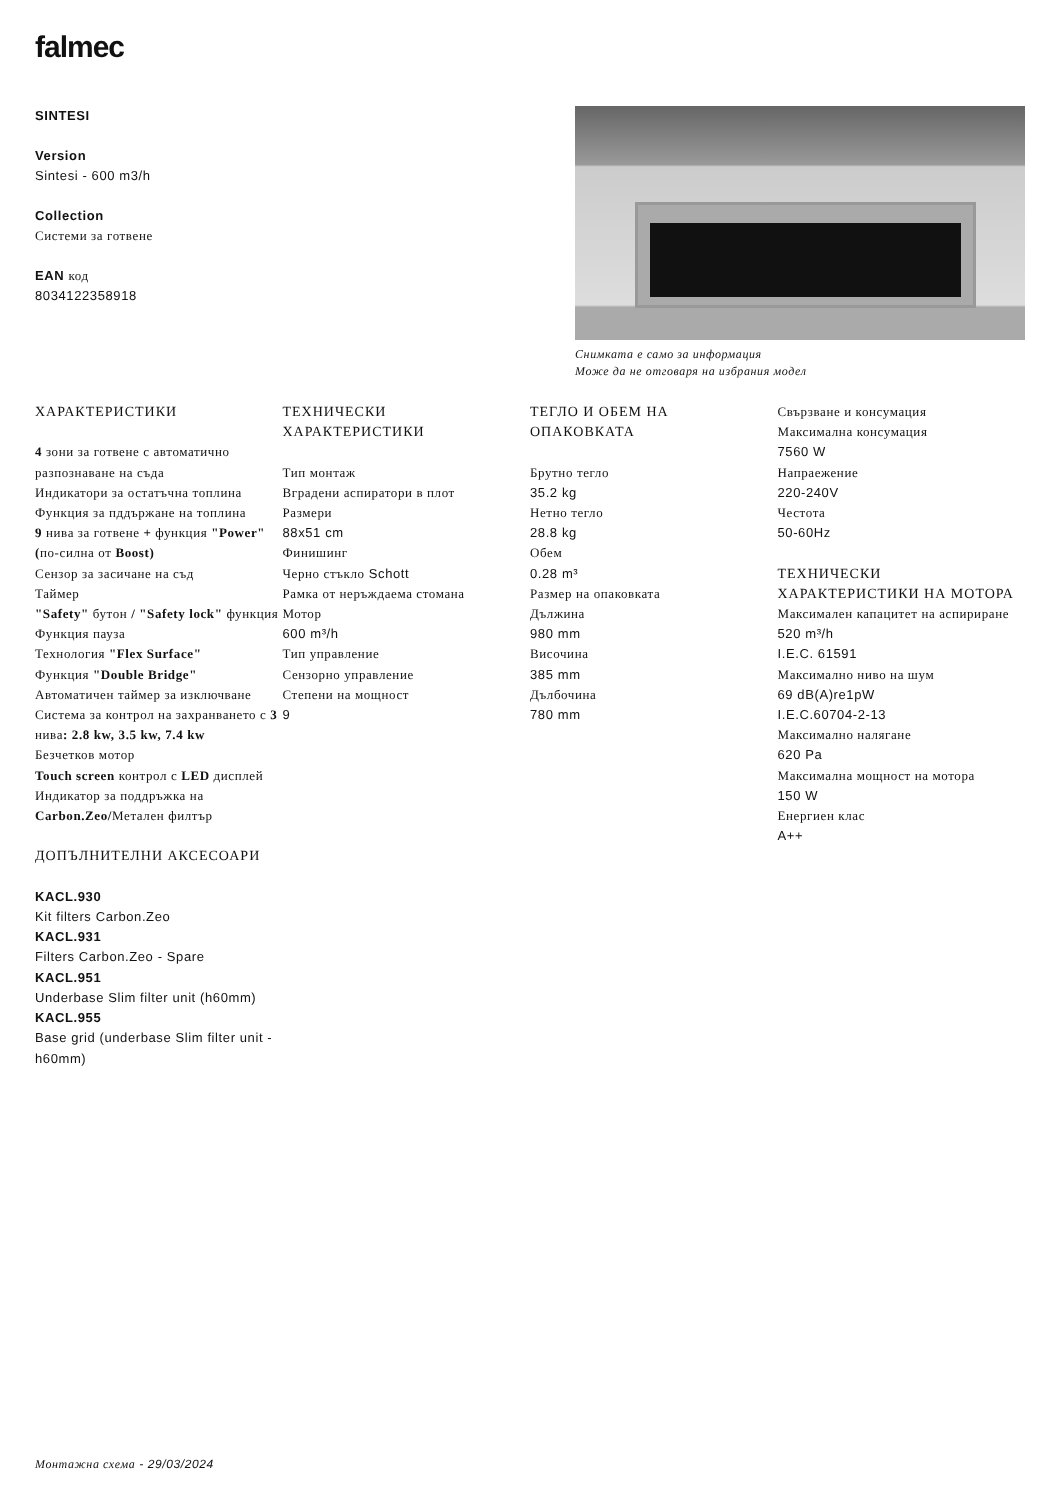falmec
SINTESI
Version
Sintesi - 600 m3/h
Collection
Системи за готвене
EAN код
8034122358918
Снимката е само за информация
Може да не отговаря на избрания модел
ХАРАКТЕРИСТИКИ
4 зони за готвене с автоматично разпознаване на съда
Индикатори за остатъчна топлина
Функция за пддържане на топлина
9 нива за готвене + функция "Power" (по-силна от Boost)
Сензор за засичане на съд
Таймер
"Safety" бутон / "Safety lock" функция
Функция пауза
Технология "Flex Surface"
Функция "Double Bridge"
Автоматичен таймер за изключване
Система за контрол на захранването с 3 нива: 2.8 kw, 3.5 kw, 7.4 kw
Безчетков мотор
Touch screen контрол с LED дисплей
Индикатор за поддръжка на Carbon.Zeo/Метален филтър
ДОПЪЛНИТЕЛНИ АКСЕСОАРИ
KACL.930
Kit filters Carbon.Zeo
KACL.931
Filters Carbon.Zeo - Spare
KACL.951
Underbase Slim filter unit (h60mm)
KACL.955
Base grid (underbase Slim filter unit - h60mm)
ТЕХНИЧЕСКИ ХАРАКТЕРИСТИКИ
Тип монтаж
Вградени аспиратори в плот
Размери
88x51 cm
Финишинг
Черно стъкло Schott
Рамка от неръждаема стомана
Мотор
600 m³/h
Тип управление
Сензорно управление
Степени на мощност
9
ТЕГЛО И ОБЕМ НА ОПАКОВКАТА
Брутно тегло
35.2 kg
Нетно тегло
28.8 kg
Обем
0.28 m³
Размер на опаковката
Дължина
980 mm
Височина
385 mm
Дълбочина
780 mm
Свързване и консумация
Максимална консумация
7560 W
Напраежение
220-240V
Честота
50-60Hz
ТЕХНИЧЕСКИ ХАРАКТЕРИСТИКИ НА МОТОРА
Максимален капацитет на аспириране
520 m³/h
I.E.C. 61591
Максимално ниво на шум
69 dB(A)re1pW
I.E.C.60704-2-13
Максимално налягане
620 Pa
Максимална мощност на мотора
150 W
Енергиен клас
A++
Монтажна схема - 29/03/2024